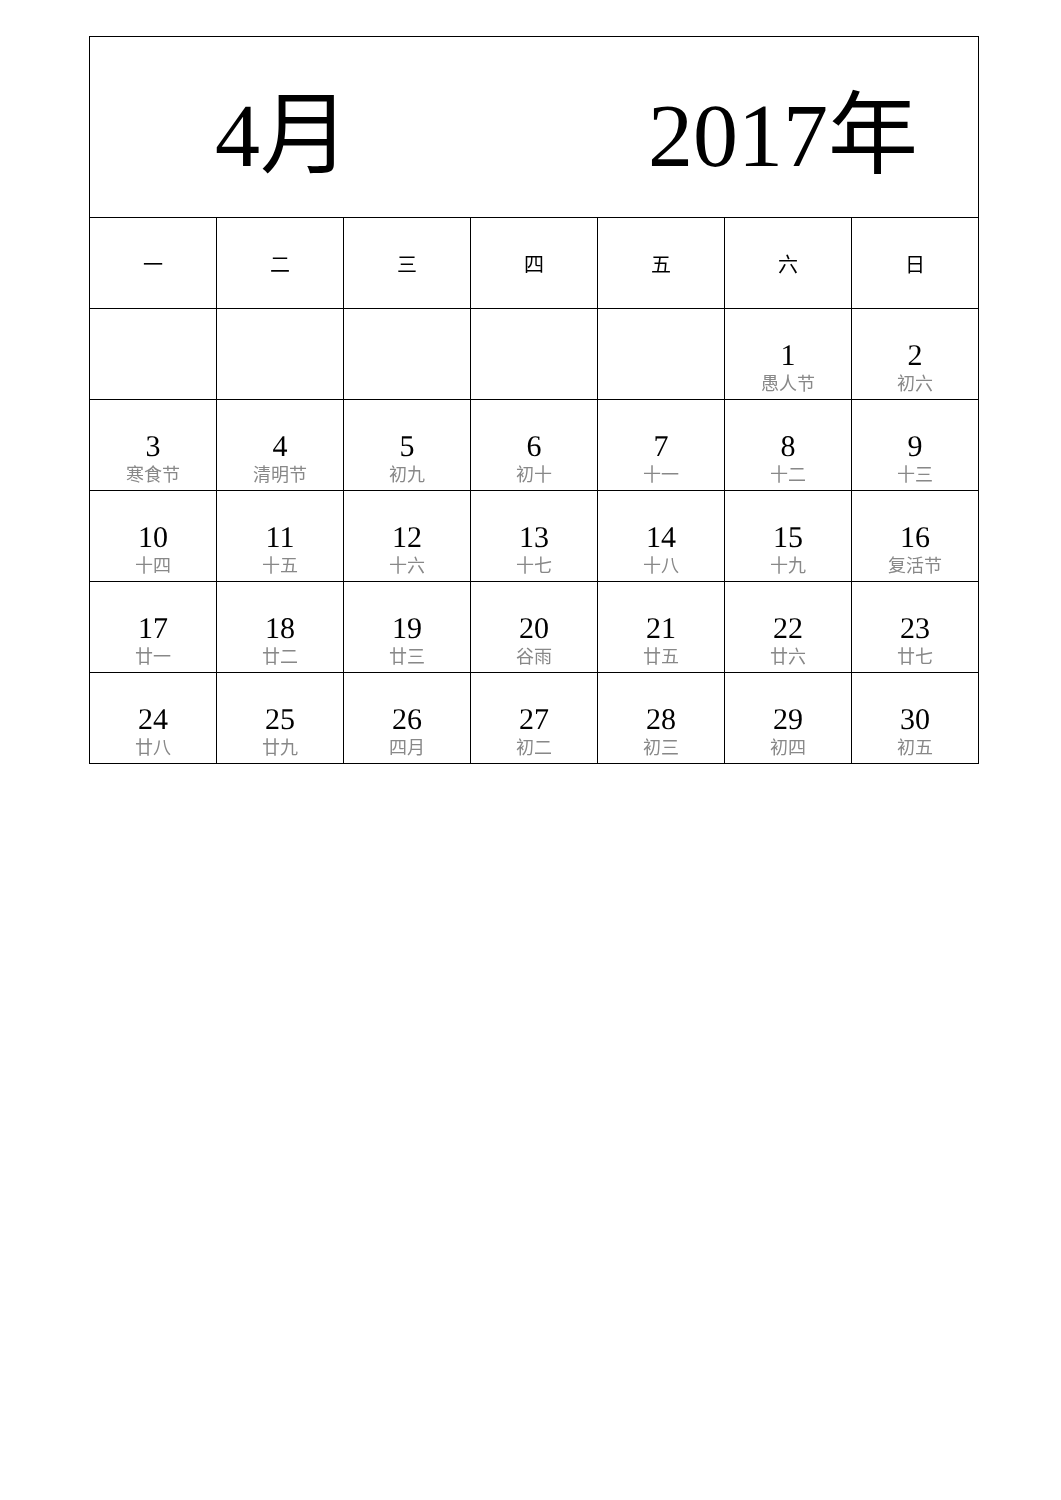| 4月 2017年 | | | | | | |
| 一 | 二 | 三 | 四 | 五 | 六 | 日 |
| | | | | | 1 愚人节 | 2 初六 |
| 3 寒食节 | 4 清明节 | 5 初九 | 6 初十 | 7 十一 | 8 十二 | 9 十三 |
| 10 十四 | 11 十五 | 12 十六 | 13 十七 | 14 十八 | 15 十九 | 16 复活节 |
| 17 廿一 | 18 廿二 | 19 廿三 | 20 谷雨 | 21 廿五 | 22 廿六 | 23 廿七 |
| 24 廿八 | 25 廿九 | 26 四月 | 27 初二 | 28 初三 | 29 初四 | 30 初五 |